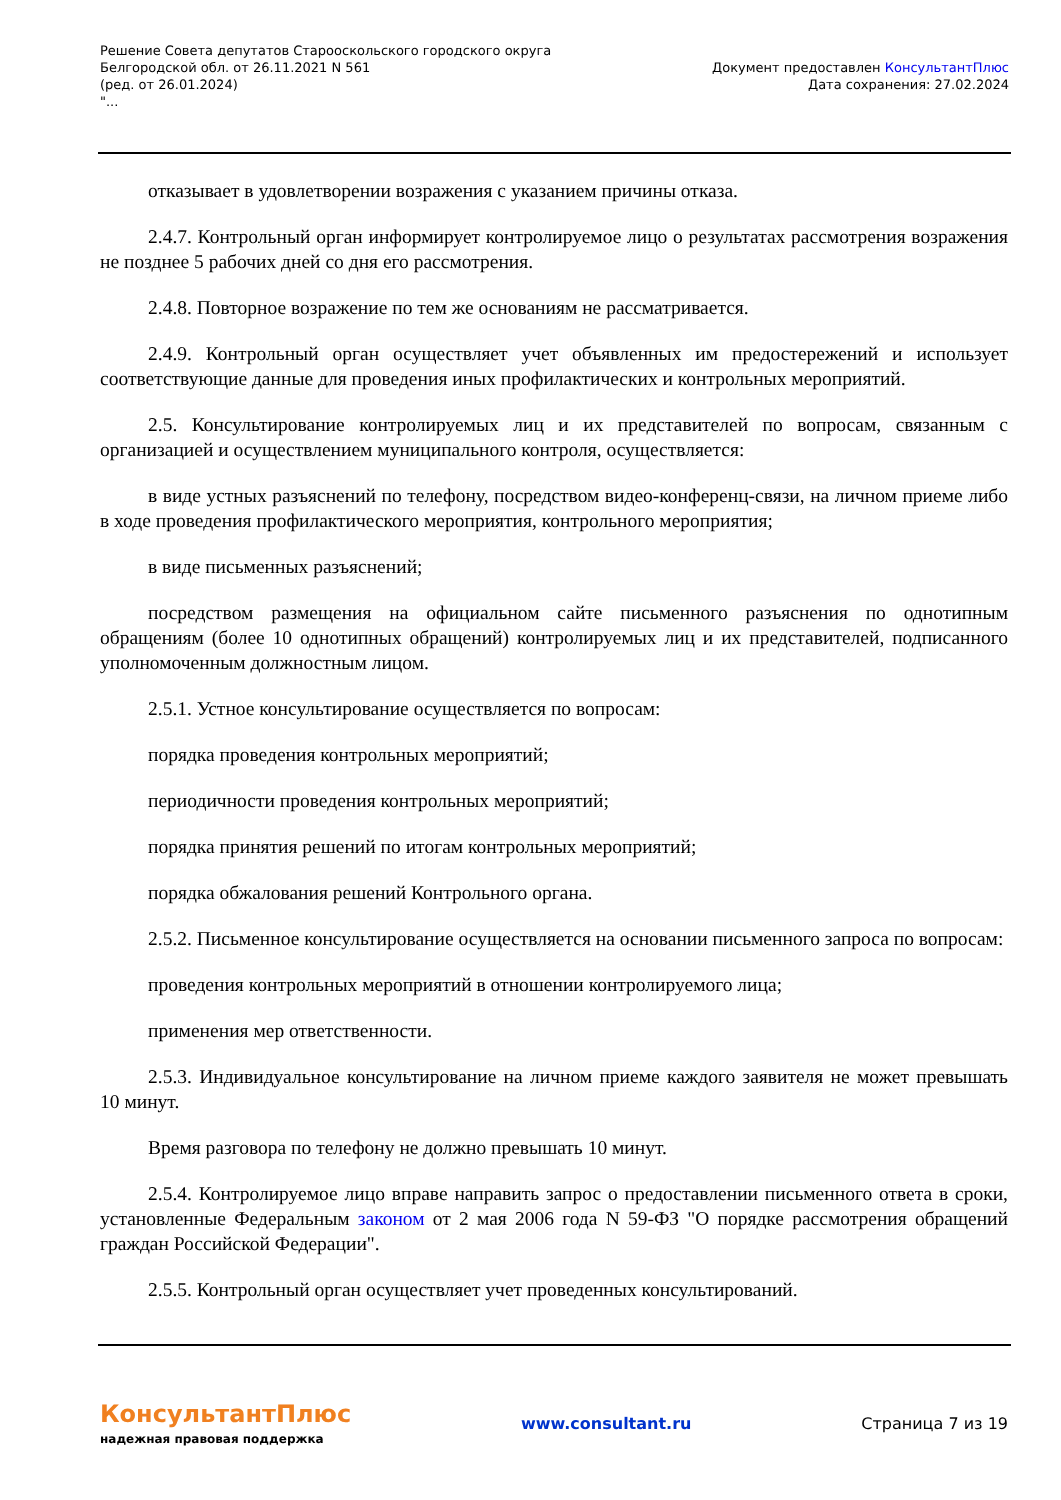Решение Совета депутатов Старооскольского городского округа
Белгородской обл. от 26.11.2021 N 561
(ред. от 26.01.2024)
"...
Документ предоставлен КонсультантПлюс
Дата сохранения: 27.02.2024
отказывает в удовлетворении возражения с указанием причины отказа.
2.4.7. Контрольный орган информирует контролируемое лицо о результатах рассмотрения возражения не позднее 5 рабочих дней со дня его рассмотрения.
2.4.8. Повторное возражение по тем же основаниям не рассматривается.
2.4.9. Контрольный орган осуществляет учет объявленных им предостережений и использует соответствующие данные для проведения иных профилактических и контрольных мероприятий.
2.5. Консультирование контролируемых лиц и их представителей по вопросам, связанным с организацией и осуществлением муниципального контроля, осуществляется:
в виде устных разъяснений по телефону, посредством видео-конференц-связи, на личном приеме либо в ходе проведения профилактического мероприятия, контрольного мероприятия;
в виде письменных разъяснений;
посредством размещения на официальном сайте письменного разъяснения по однотипным обращениям (более 10 однотипных обращений) контролируемых лиц и их представителей, подписанного уполномоченным должностным лицом.
2.5.1. Устное консультирование осуществляется по вопросам:
порядка проведения контрольных мероприятий;
периодичности проведения контрольных мероприятий;
порядка принятия решений по итогам контрольных мероприятий;
порядка обжалования решений Контрольного органа.
2.5.2. Письменное консультирование осуществляется на основании письменного запроса по вопросам:
проведения контрольных мероприятий в отношении контролируемого лица;
применения мер ответственности.
2.5.3. Индивидуальное консультирование на личном приеме каждого заявителя не может превышать 10 минут.
Время разговора по телефону не должно превышать 10 минут.
2.5.4. Контролируемое лицо вправе направить запрос о предоставлении письменного ответа в сроки, установленные Федеральным законом от 2 мая 2006 года N 59-ФЗ "О порядке рассмотрения обращений граждан Российской Федерации".
2.5.5. Контрольный орган осуществляет учет проведенных консультирований.
КонсультантПлюс
надежная правовая поддержка
www.consultant.ru Страница 7 из 19